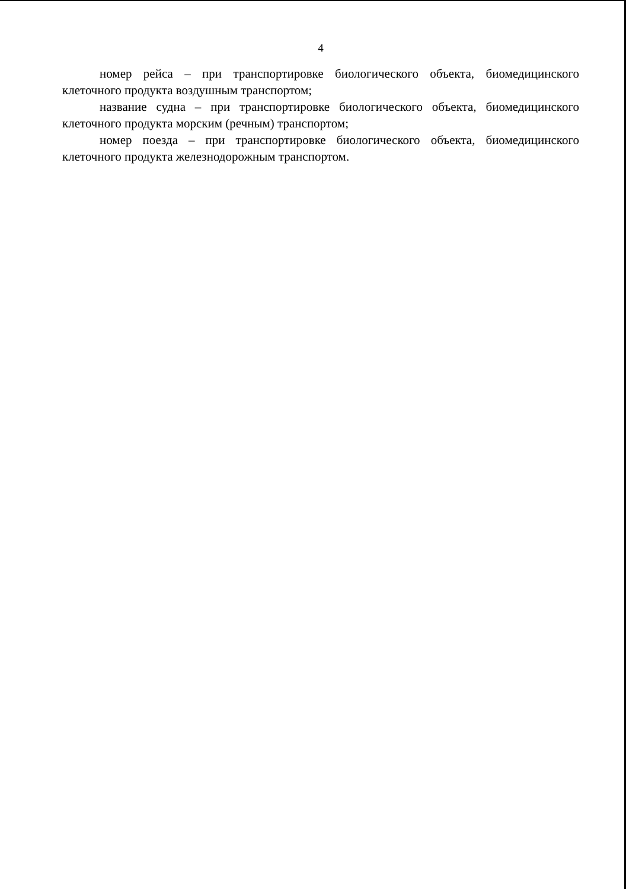4
номер рейса – при транспортировке биологического объекта, биомедицинского клеточного продукта воздушным транспортом;
название судна – при транспортировке биологического объекта, биомедицинского клеточного продукта морским (речным) транспортом;
номер поезда – при транспортировке биологического объекта, биомедицинского клеточного продукта железнодорожным транспортом.